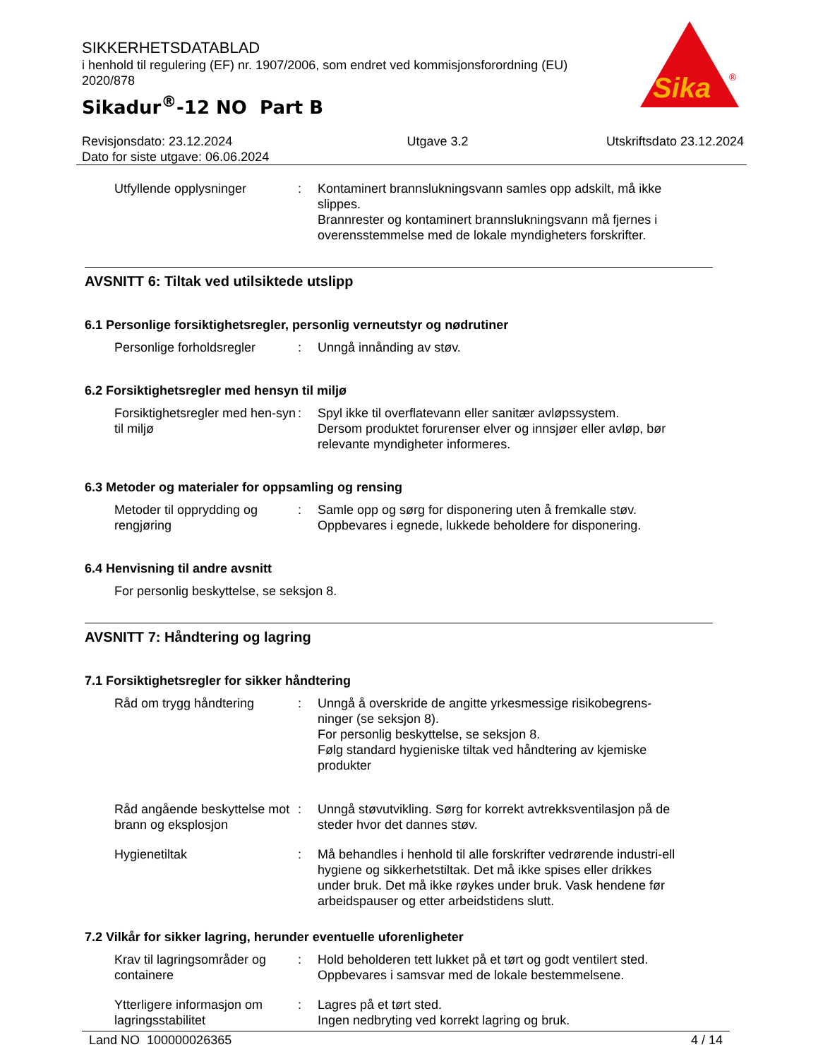SIKKERHETSDATABLAD
i henhold til regulering (EF) nr. 1907/2006, som endret ved kommisjonsforordning (EU) 2020/878
Sikadur<sup>®</sup>-12 NO Part B
Sika
®
Revisjonsdato: 23.12.2024
Dato for siste utgave: 06.06.2024
Utgave 3.2 Utskriftsdato 23.12.2024
Utfyllende opplysninger : Kontaminert brannslukningsvann samles opp adskilt, må ikke slippes.
Brannrester og kontaminert brannslukningsvann må fjernes i overensstemmelse med de lokale myndigheters forskrifter.
AVSNITT 6: Tiltak ved utilsiktede utslipp
6.1 Personlige forsiktighetsregler, personlig verneutstyr og nødrutiner
Personlige forholdsregler
: Unngå innånding av støv.
6.2 Forsiktighetsregler med hensyn til miljø
Forsiktighetsregler med hen-syn til miljø
: Spyl ikke til overflatevann eller sanitær avløpssystem.
Dersom produktet forurenser elver og innsjøer eller avløp, bør relevante myndigheter informeres.
6.3 Metoder og materialer for oppsamling og rensing
Metoder til opprydding og rengjøring
: Samle opp og sørg for disponering uten å fremkalle støv.
Oppbevares i egnede, lukkede beholdere for disponering.
6.4 Henvisning til andre avsnitt
For personlig beskyttelse, se seksjon 8.
AVSNITT 7: Håndtering og lagring
7.1 Forsiktighetsregler for sikker håndtering
Råd om trygg håndtering : Unngå å overskride de angitte yrkesmessige risikobegrens-ninger (se seksjon 8).
For personlig beskyttelse, se seksjon 8.
Følg standard hygieniske tiltak ved håndtering av kjemiske produkter
Råd angående beskyttelse mot brann og eksplosjon
: Unngå støvutvikling. Sørg for korrekt avtrekksventilasjon på de steder hvor det dannes støv.
Hygienetiltak : Må behandles i henhold til alle forskrifter vedrørende industri-ell hygiene og sikkerhetstiltak. Det må ikke spises eller drikkes under bruk. Det må ikke røykes under bruk. Vask hendene før arbeidspauser og etter arbeidstidens slutt.
7.2 Vilkår for sikker lagring, herunder eventuelle uforenligheter
Krav til lagringsområder og containere
: Hold beholderen tett lukket på et tørt og godt ventilert sted.
Oppbevares i samsvar med de lokale bestemmelsene.
Ytterligere informasjon om lagringsstabilitet
: Lagres på et tørt sted.
Ingen nedbryting ved korrekt lagring og bruk.
Land NO 100000026365 4 / 14